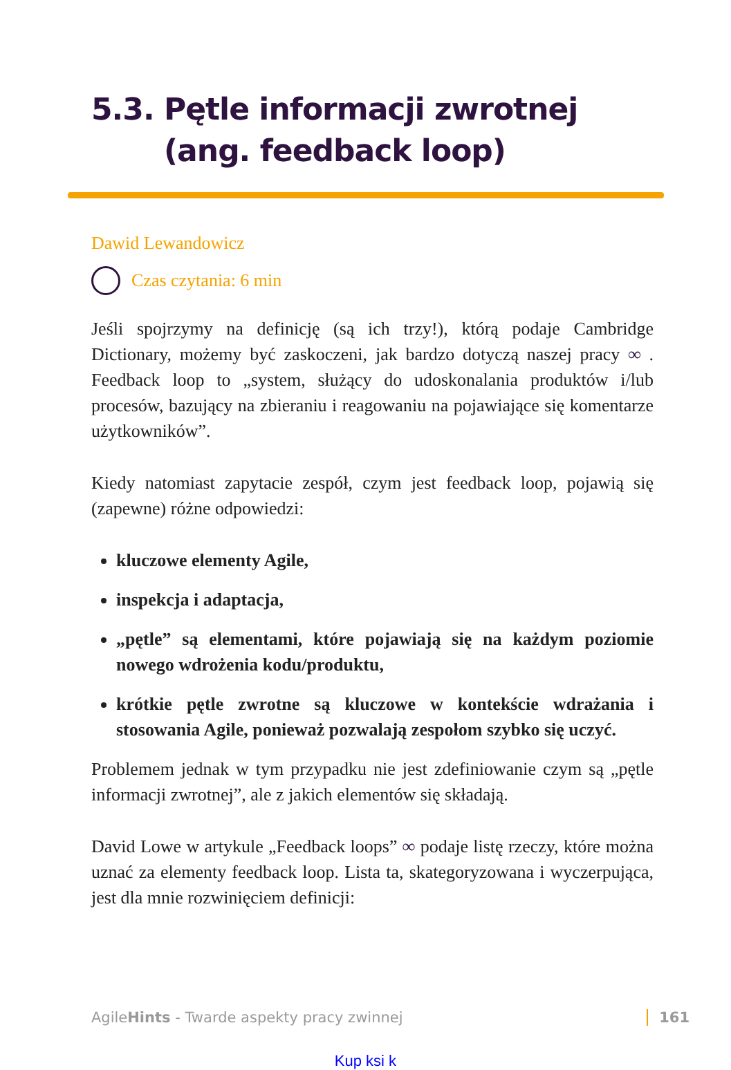5.3. Pętle informacji zwrotnej
(ang. feedback loop)
Dawid Lewandowicz
Czas czytania: 6 min
Jeśli spojrzymy na definicję (są ich trzy!), którą podaje Cambridge Dictionary, możemy być zaskoczeni, jak bardzo dotyczą naszej pracy ∞ . Feedback loop to „system, służący do udoskonalania produktów i/lub procesów, bazujący na zbieraniu i reagowaniu na pojawiające się komentarze użytkowników”.
Kiedy natomiast zapytacie zespół, czym jest feedback loop, pojawią się (zapewne) różne odpowiedzi:
kluczowe elementy Agile,
inspekcja i adaptacja,
„pętle” są elementami, które pojawiają się na każdym poziomie nowego wdrożenia kodu/produktu,
krótkie pętle zwrotne są kluczowe w kontekście wdrażania i stosowania Agile, ponieważ pozwalają zespołom szybko się uczyć.
Problemem jednak w tym przypadku nie jest zdefiniowanie czym są „pętle informacji zwrotnej”, ale z jakich elementów się składają.
David Lowe w artykule „Feedback loops” ∞ podaje listę rzeczy, które można uznać za elementy feedback loop. Lista ta, skategoryzowana i wyczerpująca, jest dla mnie rozwinięciem definicji:
AgileHints - Twarde aspekty pracy zwinnej 161
Kup ksi k